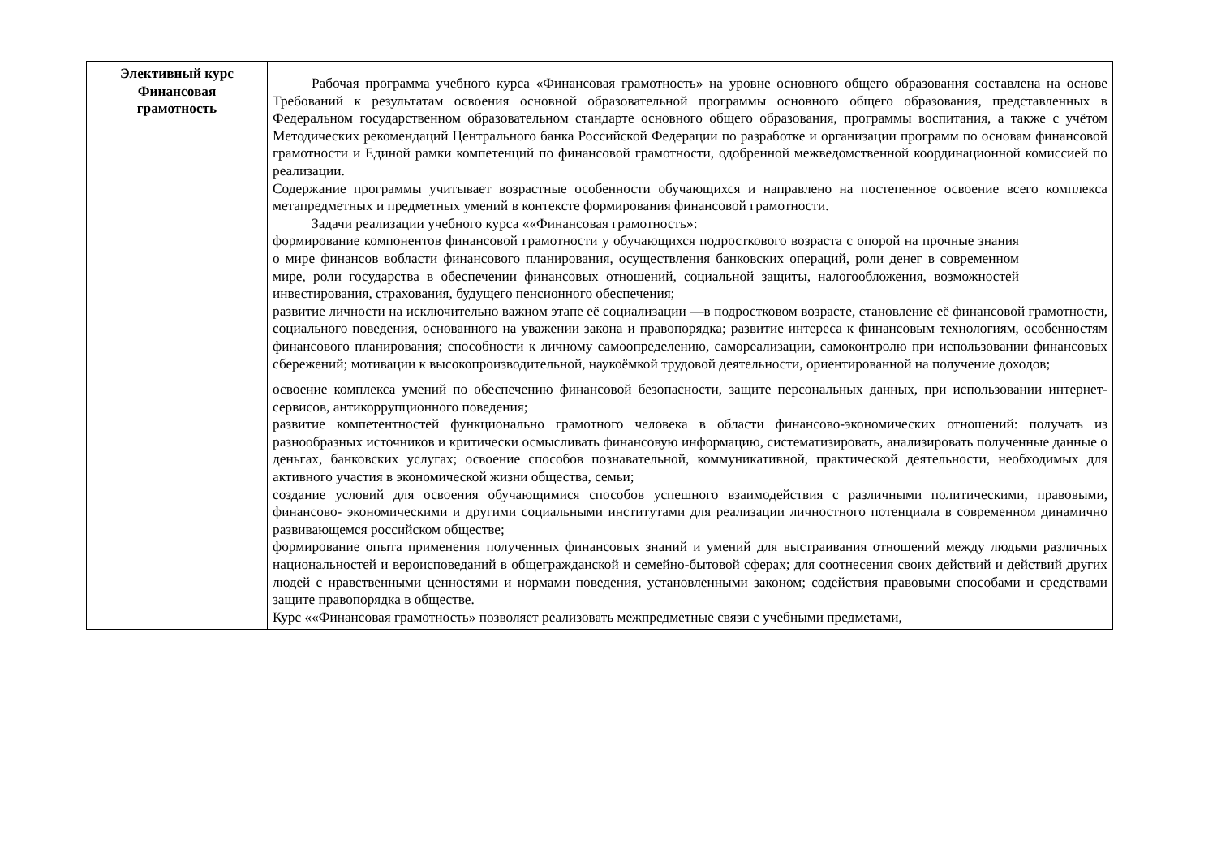| Элективный курс Финансовая грамотность | Рабочая программа учебного курса «Финансовая грамотность» на уровне основного общего образования составлена на основе Требований к результатам освоения основной образовательной программы основного общего образования, представленных в Федеральном государственном образовательном стандарте основного общего образования, программы воспитания, а также с учётом Методических рекомендаций Центрального банка Российской Федерации по разработке и организации программ по основам финансовой грамотности и Единой рамки компетенций по финансовой грамотности, одобренной межведомственной координационной комиссией по реализации. Содержание программы учитывает возрастные особенности обучающихся и направлено на постепенное освоение всего комплекса метапредметных и предметных умений в контексте формирования финансовой грамотности. Задачи реализации учебного курса ««Финансовая грамотность»: формирование компонентов финансовой грамотности у обучающихся подросткового возраста с опорой на прочные знания о мире финансов вобласти финансового планирования, осуществления банковских операций, роли денег в современном мире, роли государства в обеспечении финансовых отношений, социальной защиты, налогообложения, возможностей инвестирования, страхования, будущего пенсионного обеспечения; развитие личности на исключительно важном этапе её социализации —в подростковом возрасте, становление её финансовой грамотности, социального поведения, основанного на уважении закона и правопорядка; развитие интереса к финансовым технологиям, особенностям финансового планирования; способности к личному самоопределению, самореализации, самоконтролю при использовании финансовых сбережений; мотивации к высокопроизводительной, наукоёмкой трудовой деятельности, ориентированной на получение доходов; освоение комплекса умений по обеспечению финансовой безопасности, защите персональных данных, при использовании интернет-сервисов, антикоррупционного поведения; развитие компетентностей функционально грамотного человека в области финансово-экономических отношений: получать из разнообразных источников и критически осмысливать финансовую информацию, систематизировать, анализировать полученные данные о деньгах, банковских услугах; освоение способов познавательной, коммуникативной, практической деятельности, необходимых для активного участия в экономической жизни общества, семьи; создание условий для освоения обучающимися способов успешного взаимодействия с различными политическими, правовыми, финансово- экономическими и другими социальными институтами для реализации личностного потенциала в современном динамично развивающемся российском обществе; формирование опыта применения полученных финансовых знаний и умений для выстраивания отношений между людьми различных национальностей и вероисповеданий в общегражданской и семейно-бытовой сферах; для соотнесения своих действий и действий других людей с нравственными ценностями и нормами поведения, установленными законом; содействия правовыми способами и средствами защите правопорядка в обществе. Курс ««Финансовая грамотность» позволяет реализовать межпредметные связи с учебными предметами, |